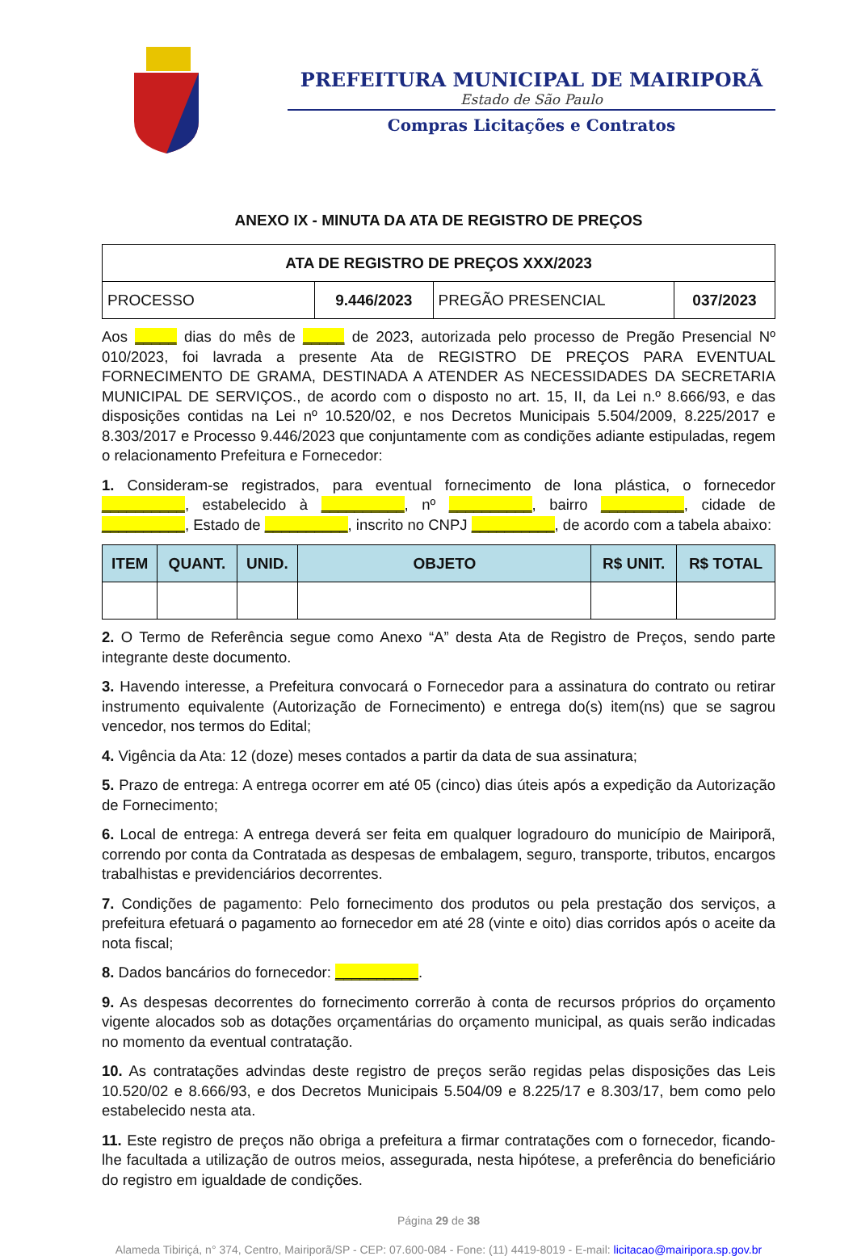PREFEITURA MUNICIPAL DE MAIRIPORÃ
Estado de São Paulo
Compras Licitações e Contratos
ANEXO IX - MINUTA DA ATA DE REGISTRO DE PREÇOS
| ATA DE REGISTRO DE PREÇOS XXX/2023 | | | |
| --- | --- | --- | --- |
| PROCESSO | 9.446/2023 | PREGÃO PRESENCIAL | 037/2023 |
Aos _____ dias do mês de _____ de 2023, autorizada pelo processo de Pregão Presencial Nº 010/2023, foi lavrada a presente Ata de REGISTRO DE PREÇOS PARA EVENTUAL FORNECIMENTO DE GRAMA, DESTINADA A ATENDER AS NECESSIDADES DA SECRETARIA MUNICIPAL DE SERVIÇOS., de acordo com o disposto no art. 15, II, da Lei n.º 8.666/93, e das disposições contidas na Lei nº 10.520/02, e nos Decretos Municipais 5.504/2009, 8.225/2017 e 8.303/2017 e Processo 9.446/2023 que conjuntamente com as condições adiante estipuladas, regem o relacionamento Prefeitura e Fornecedor:
1. Consideram-se registrados, para eventual fornecimento de lona plástica, o fornecedor __________, estabelecido à __________, nº __________, bairro __________, cidade de __________, Estado de __________, inscrito no CNPJ __________, de acordo com a tabela abaixo:
| ITEM | QUANT. | UNID. | OBJETO | R$ UNIT. | R$ TOTAL |
| --- | --- | --- | --- | --- | --- |
2. O Termo de Referência segue como Anexo “A” desta Ata de Registro de Preços, sendo parte integrante deste documento.
3. Havendo interesse, a Prefeitura convocará o Fornecedor para a assinatura do contrato ou retirar instrumento equivalente (Autorização de Fornecimento) e entrega do(s) item(ns) que se sagrou vencedor, nos termos do Edital;
4. Vigência da Ata: 12 (doze) meses contados a partir da data de sua assinatura;
5. Prazo de entrega: A entrega ocorrer em até 05 (cinco) dias úteis após a expedição da Autorização de Fornecimento;
6. Local de entrega: A entrega deverá ser feita em qualquer logradouro do município de Mairiporã, correndo por conta da Contratada as despesas de embalagem, seguro, transporte, tributos, encargos trabalhistas e previdenciários decorrentes.
7. Condições de pagamento: Pelo fornecimento dos produtos ou pela prestação dos serviços, a prefeitura efetuará o pagamento ao fornecedor em até 28 (vinte e oito) dias corridos após o aceite da nota fiscal;
8. Dados bancários do fornecedor: __________.
9. As despesas decorrentes do fornecimento correrão à conta de recursos próprios do orçamento vigente alocados sob as dotações orçamentárias do orçamento municipal, as quais serão indicadas no momento da eventual contratação.
10. As contratações advindas deste registro de preços serão regidas pelas disposições das Leis 10.520/02 e 8.666/93, e dos Decretos Municipais 5.504/09 e 8.225/17 e 8.303/17, bem como pelo estabelecido nesta ata.
11. Este registro de preços não obriga a prefeitura a firmar contratações com o fornecedor, ficando-lhe facultada a utilização de outros meios, assegurada, nesta hipótese, a preferência do beneficiário do registro em igualdade de condições.
Página 29 de 38
Alameda Tibiriçá, n° 374, Centro, Mairiporã/SP - CEP: 07.600-084 - Fone: (11) 4419-8019 - E-mail: licitacao@mairipora.sp.gov.br